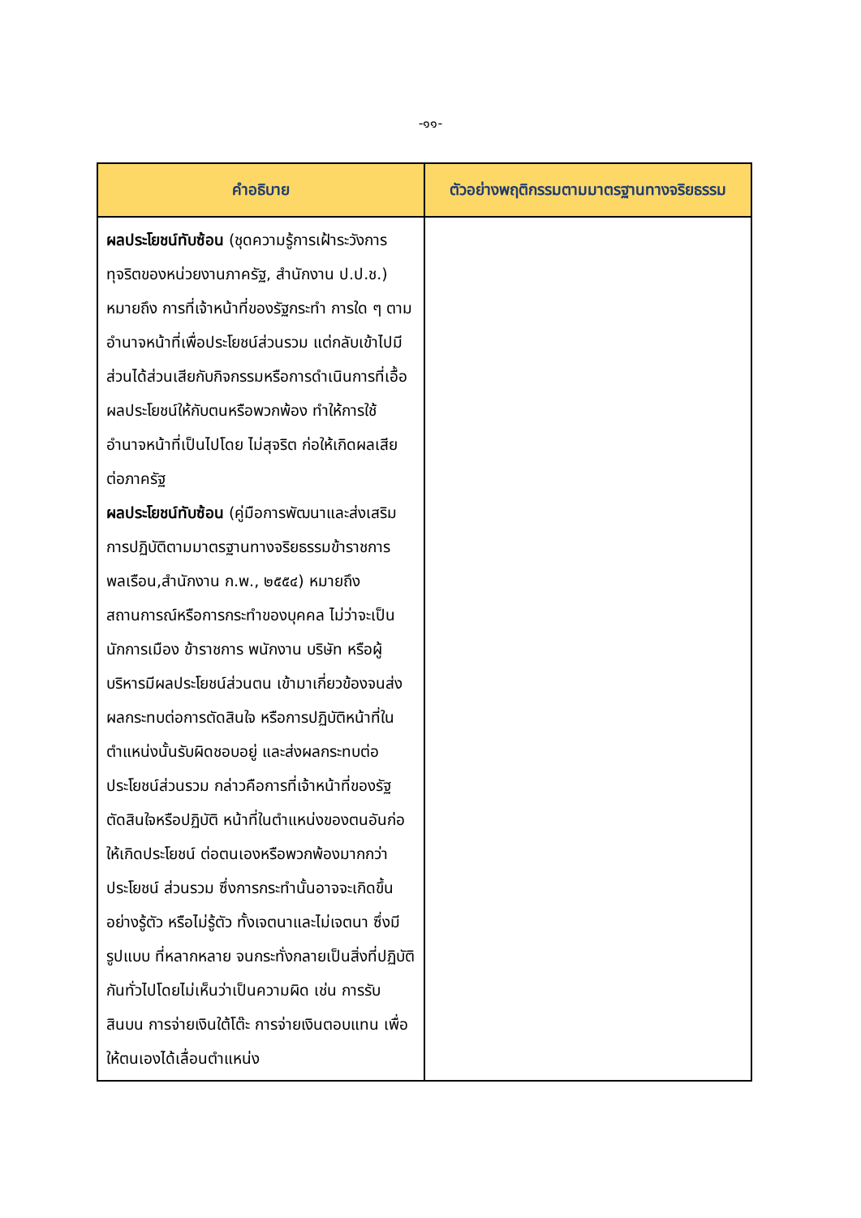-๑๑-
| คำอธิบาย | ตัวอย่างพฤติกรรมตามมาตรฐานทางจริยธรรม |
| --- | --- |
| ผลประโยชน์ทับซ้อน (ชุดความรู้การเฝ้าระวังการทุจริตของหน่วยงานภาครัฐ, สำนักงาน ป.ป.ช.) หมายถึง การที่เจ้าหน้าที่ของรัฐกระทำ การใด ๆ ตามอำนาจหน้าที่เพื่อประโยชน์ส่วนรวม แต่กลับเข้าไปมีส่วนได้ส่วนเสียกับกิจกรรมหรือการดำเนินการที่เอื้อผลประโยชน์ให้กับตนหรือพวกพ้อง ทำให้การใช้อำนาจหน้าที่เป็นไปโดย ไม่สุจริต ก่อให้เกิดผลเสียต่อภาครัฐ ผลประโยชน์ทับซ้อน (คู่มือการพัฒนาและส่งเสริมการปฏิบัติตามมาตรฐานทางจริยธรรมข้าราชการพลเรือน,สำนักงาน ก.พ., ๒๕๕๔) หมายถึง สถานการณ์หรือการกระทำของบุคคล ไม่ว่าจะเป็นนักการเมือง ข้าราชการ พนักงาน บริษัท หรือผู้บริหารมีผลประโยชน์ส่วนตน เข้ามาเกี่ยวข้องจนส่งผลกระทบต่อการตัดสินใจ หรือการปฏิบัติหน้าที่ในตำแหน่งนั้นรับผิดชอบอยู่ และส่งผลกระทบต่อประโยชน์ส่วนรวม กล่าวคือการที่เจ้าหน้าที่ของรัฐ ตัดสินใจหรือปฏิบัติ หน้าที่ในตำแหน่งของตนอันก่อให้เกิดประโยชน์ ต่อตนเองหรือพวกพ้องมากกว่าประโยชน์ ส่วนรวม ซึ่งการกระทำนั้นอาจจะเกิดขึ้นอย่างรู้ตัว หรือไม่รู้ตัว ทั้งเจตนาและไม่เจตนา ซึ่งมีรูปแบบ ที่หลากหลาย จนกระทั่งกลายเป็นสิ่งที่ปฏิบัติกันทั่วไปโดยไม่เห็นว่าเป็นความผิด เช่น การรับสินบน การจ่ายเงินใต้โต๊ะ การจ่ายเงินตอบแทน เพื่อให้ตนเองได้เลื่อนตำแหน่ง | |